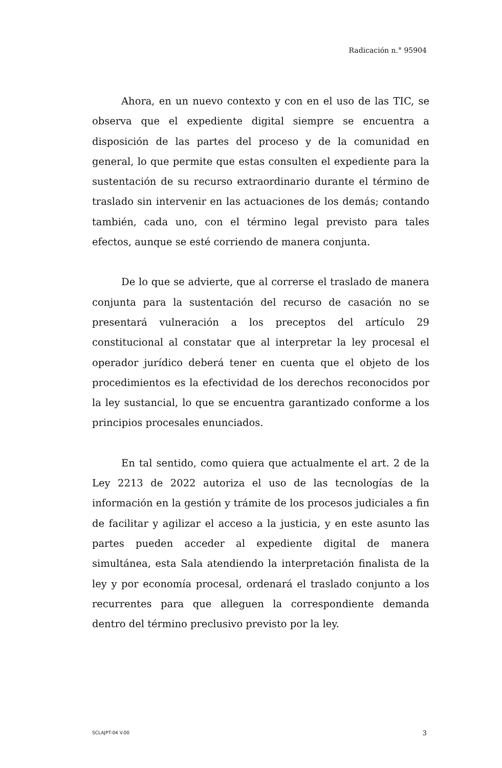Radicación n.° 95904
Ahora, en un nuevo contexto y con en el uso de las TIC, se observa que el expediente digital siempre se encuentra a disposición de las partes del proceso y de la comunidad en general, lo que permite que estas consulten el expediente para la sustentación de su recurso extraordinario durante el término de traslado sin intervenir en las actuaciones de los demás; contando también, cada uno, con el término legal previsto para tales efectos, aunque se esté corriendo de manera conjunta.
De lo que se advierte, que al correrse el traslado de manera conjunta para la sustentación del recurso de casación no se presentará vulneración a los preceptos del artículo 29 constitucional al constatar que al interpretar la ley procesal el operador jurídico deberá tener en cuenta que el objeto de los procedimientos es la efectividad de los derechos reconocidos por la ley sustancial, lo que se encuentra garantizado conforme a los principios procesales enunciados.
En tal sentido, como quiera que actualmente el art. 2 de la Ley 2213 de 2022 autoriza el uso de las tecnologías de la información en la gestión y trámite de los procesos judiciales a fin de facilitar y agilizar el acceso a la justicia, y en este asunto las partes pueden acceder al expediente digital de manera simultánea, esta Sala atendiendo la interpretación finalista de la ley y por economía procesal, ordenará el traslado conjunto a los recurrentes para que alleguen la correspondiente demanda dentro del término preclusivo previsto por la ley.
SCLAJPT-04 V.00 3